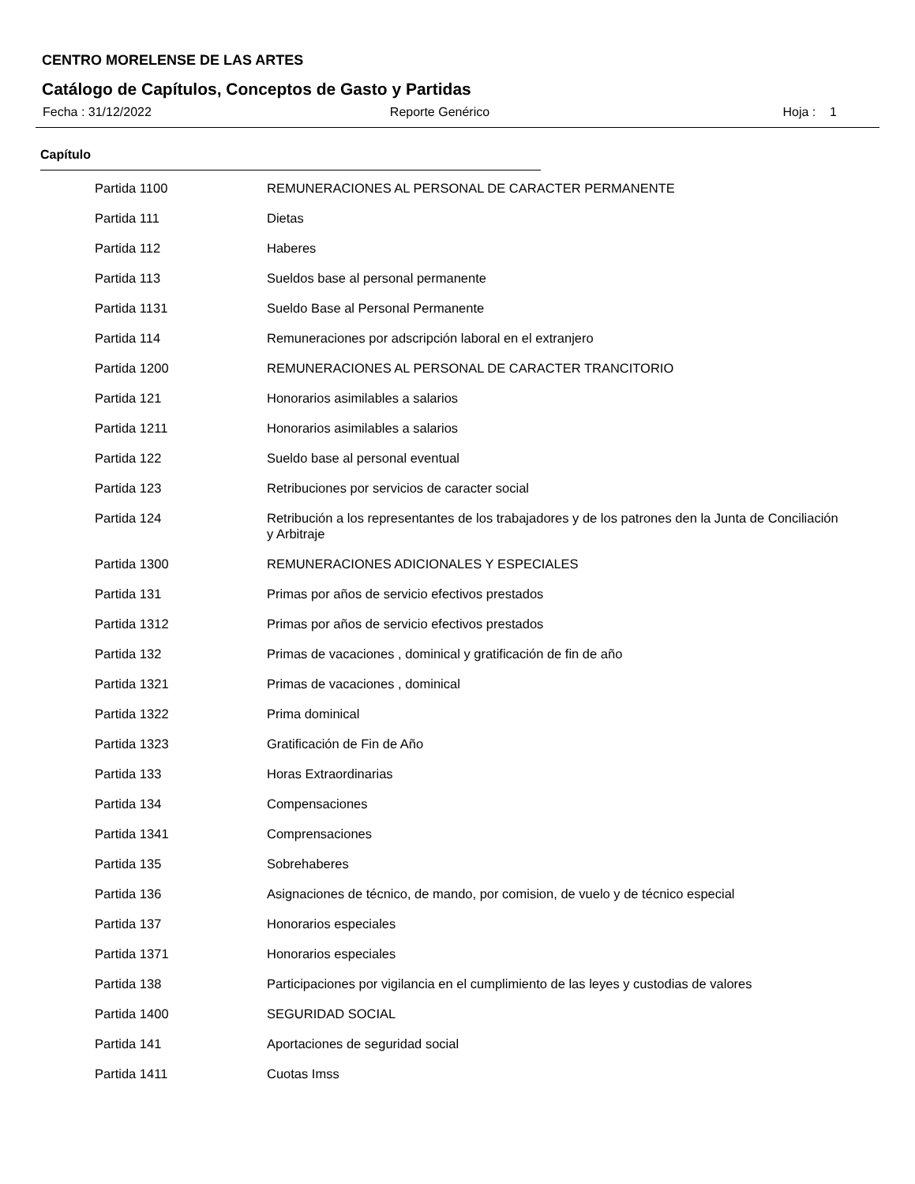CENTRO MORELENSE DE LAS ARTES
Catálogo de Capítulos, Conceptos de Gasto y Partidas
Fecha : 31/12/2022 Reporte Genérico Hoja : 1
Capítulo
| Partida 1100 | REMUNERACIONES AL PERSONAL DE CARACTER PERMANENTE |
| Partida 111 | Dietas |
| Partida 112 | Haberes |
| Partida 113 | Sueldos base al personal permanente |
| Partida 1131 | Sueldo Base al Personal Permanente |
| Partida 114 | Remuneraciones por adscripción laboral en el extranjero |
| Partida 1200 | REMUNERACIONES AL PERSONAL DE CARACTER TRANCITORIO |
| Partida 121 | Honorarios asimilables a salarios |
| Partida 1211 | Honorarios asimilables a salarios |
| Partida 122 | Sueldo base al personal eventual |
| Partida 123 | Retribuciones por servicios de caracter social |
| Partida 124 | Retribución a los representantes de los trabajadores y de los patrones den la Junta de Conciliación y Arbitraje |
| Partida 1300 | REMUNERACIONES ADICIONALES Y ESPECIALES |
| Partida 131 | Primas por años de servicio efectivos prestados |
| Partida 1312 | Primas por años de servicio efectivos prestados |
| Partida 132 | Primas de vacaciones , dominical y gratificación de fin de año |
| Partida 1321 | Primas de vacaciones , dominical |
| Partida 1322 | Prima dominical |
| Partida 1323 | Gratificación de Fin de Año |
| Partida 133 | Horas Extraordinarias |
| Partida 134 | Compensaciones |
| Partida 1341 | Comprensaciones |
| Partida 135 | Sobrehaberes |
| Partida 136 | Asignaciones de técnico, de mando, por comision, de vuelo y de técnico especial |
| Partida 137 | Honorarios especiales |
| Partida 1371 | Honorarios especiales |
| Partida 138 | Participaciones por vigilancia en el cumplimiento de las leyes y custodias de valores |
| Partida 1400 | SEGURIDAD SOCIAL |
| Partida 141 | Aportaciones de seguridad social |
| Partida 1411 | Cuotas Imss |